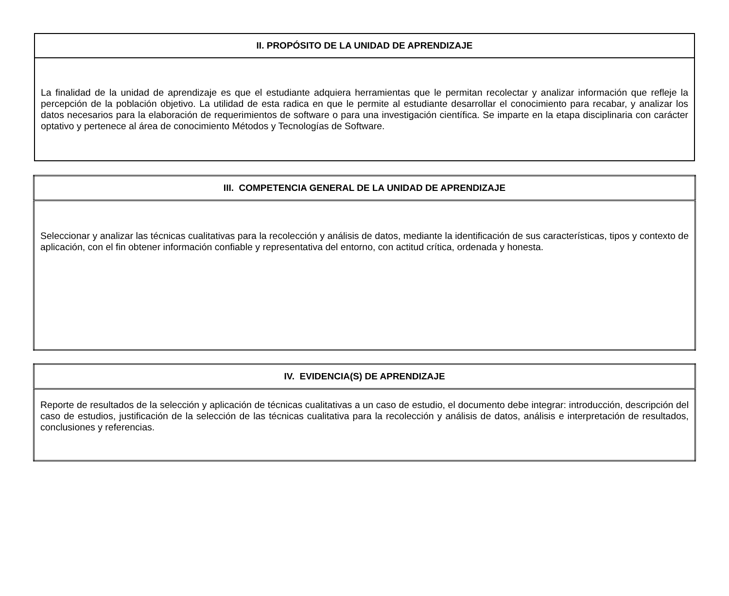| II. PROPÓSITO DE LA UNIDAD DE APRENDIZAJE |
| --- |
| La finalidad de la unidad de aprendizaje es que el estudiante adquiera herramientas que le permitan recolectar y analizar información que refleje la percepción de la población objetivo. La utilidad de esta radica en que le permite al estudiante desarrollar el conocimiento para recabar, y analizar los datos necesarios para la elaboración de requerimientos de software o para una investigación científica. Se imparte en la etapa disciplinaria con carácter optativo y pertenece al área de conocimiento Métodos y Tecnologías de Software. |
| III. COMPETENCIA GENERAL DE LA UNIDAD DE APRENDIZAJE |
| --- |
| Seleccionar y analizar las técnicas cualitativas para la recolección y análisis de datos, mediante la identificación de sus características, tipos y contexto de aplicación, con el fin obtener información confiable y representativa del entorno, con actitud crítica, ordenada y honesta. |
| IV. EVIDENCIA(S) DE APRENDIZAJE |
| --- |
| Reporte de resultados de la selección y aplicación de técnicas cualitativas a un caso de estudio, el documento debe integrar: introducción, descripción del caso de estudios, justificación de la selección de las técnicas cualitativa para la recolección y análisis de datos, análisis e interpretación de resultados, conclusiones y referencias. |